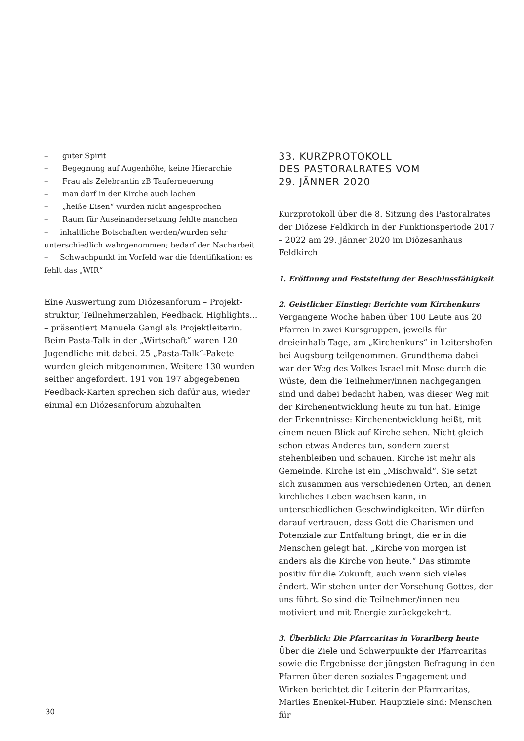– guter Spirit
– Begegnung auf Augenhöhe, keine Hierarchie
– Frau als Zelebrantin zB Tauferneuerung
– man darf in der Kirche auch lachen
– „heiße Eisen“ wurden nicht angesprochen
– Raum für Auseinandersetzung fehlte manchen
– inhaltliche Botschaften werden/wurden sehr unterschiedlich wahrgenommen; bedarf der Nacharbeit
– Schwachpunkt im Vorfeld war die Identifikation: es fehlt das „WIR“
Eine Auswertung zum Diözesanforum – Projekt­struktur, Teilnehmerzahlen, Feedback, Highlights... – präsentiert Manuela Gangl als Projektleiterin. Beim Pasta-Talk in der „Wirtschaft“ waren 120 Jugendliche mit dabei. 25 „Pasta-Talk“-Pakete wurden gleich mitgenommen. Weitere 130 wurden seither angefordert. 191 von 197 abgegebenen Feedback-Karten sprechen sich dafür aus, wieder einmal ein Diözesanforum abzuhalten
33. KURZPROTOKOLL
DES PASTORALRATES VOM
29. JÄNNER 2020
Kurzprotokoll über die 8. Sitzung des Pastoralrates der Diözese Feldkirch in der Funktionsperiode 2017 – 2022 am 29. Jänner 2020 im Diözesanhaus Feldkirch
1. Eröffnung und Feststellung der Beschlussfähigkeit
2. Geistlicher Einstieg: Berichte vom Kirchenkurs
Vergangene Woche haben über 100 Leute aus 20 Pfarren in zwei Kursgruppen, jeweils für dreieinhalb Tage, am „Kirchenkurs“ in Leitershofen bei Augsburg teilgenommen. Grundthema dabei war der Weg des Volkes Israel mit Mose durch die Wüste, dem die Teilnehmer/innen nachgegangen sind und dabei bedacht haben, was dieser Weg mit der Kirchenentwicklung heute zu tun hat. Einige der Erkenntnisse: Kirchenentwicklung heißt, mit einem neuen Blick auf Kirche sehen. Nicht gleich schon etwas Anderes tun, sondern zuerst stehenbleiben und schauen. Kirche ist mehr als Gemeinde. Kirche ist ein „Mischwald“. Sie setzt sich zusammen aus verschiedenen Orten, an denen kirchliches Leben wachsen kann, in unterschiedlichen Geschwindigkeiten. Wir dürfen darauf vertrauen, dass Gott die Charismen und Potenziale zur Entfaltung bringt, die er in die Menschen gelegt hat. „Kirche von morgen ist anders als die Kirche von heute.“ Das stimmte positiv für die Zukunft, auch wenn sich vieles ändert. Wir stehen unter der Vorsehung Gottes, der uns führt. So sind die Teilnehmer/innen neu motiviert und mit Energie zurückgekehrt.
3. Überblick: Die Pfarrcaritas in Vorarlberg heute
Über die Ziele und Schwerpunkte der Pfarrcaritas sowie die Ergebnisse der jüngsten Befragung in den Pfarren über deren soziales Engagement und Wirken berichtet die Leiterin der Pfarrcaritas, Marlies Enenkel-Huber. Hauptziele sind: Menschen für
30